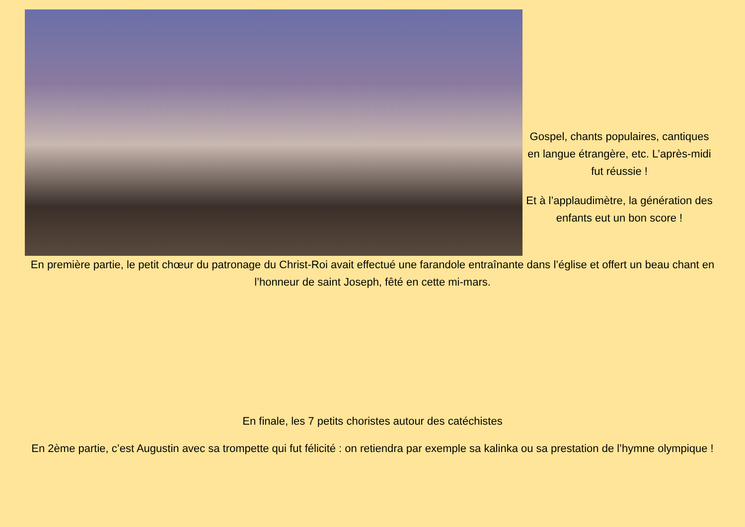Gospel, chants populaires, cantiques en langue étrangère, etc. L’après-midi fut réussie !
Et à l’applaudimètre, la génération des enfants eut un bon score !
En première partie, le petit chœur du patronage du Christ-Roi avait effectué une farandole entraînante dans l’église et offert un beau chant en l’honneur de saint Joseph, fêté en cette mi-mars.
En finale, les 7 petits choristes autour des catéchistes
En 2ème partie, c’est Augustin avec sa trompette qui fut félicité : on retiendra par exemple sa kalinka ou sa prestation de l’hymne olympique !